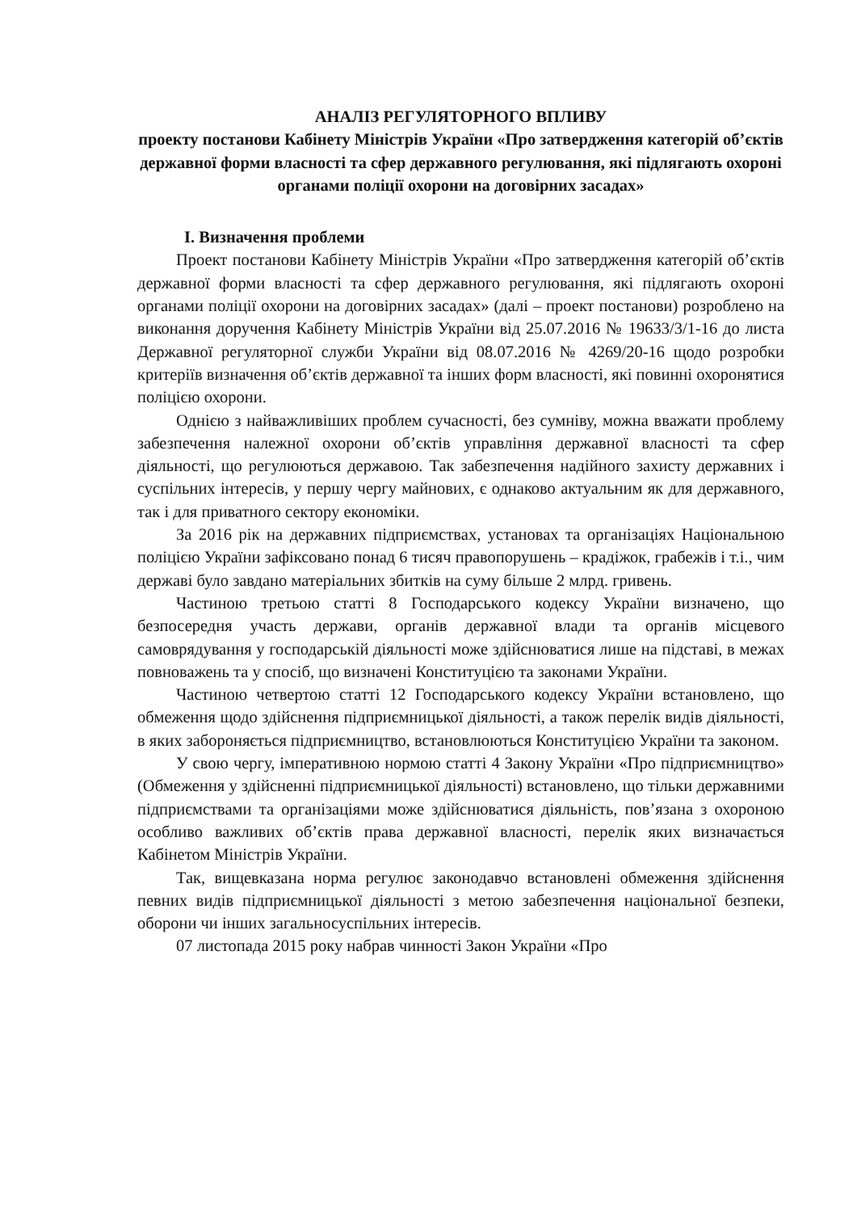АНАЛІЗ РЕГУЛЯТОРНОГО ВПЛИВУ
проекту постанови Кабінету Міністрів України «Про затвердження категорій об’єктів державної форми власності та сфер державного регулювання, які підлягають охороні органами поліції охорони на договірних засадах»
І. Визначення проблеми
Проект постанови Кабінету Міністрів України «Про затвердження категорій об’єктів державної форми власності та сфер державного регулювання, які підлягають охороні органами поліції охорони на договірних засадах» (далі – проект постанови) розроблено на виконання доручення Кабінету Міністрів України від 25.07.2016 № 19633/3/1-16 до листа Державної регуляторної служби України від 08.07.2016 № 4269/20-16 щодо розробки критеріїв визначення об’єктів державної та інших форм власності, які повинні охоронятися поліцією охорони.
Однією з найважливіших проблем сучасності, без сумніву, можна вважати проблему забезпечення належної охорони об’єктів управління державної власності та сфер діяльності, що регулюються державою. Так забезпечення надійного захисту державних і суспільних інтересів, у першу чергу майнових, є однаково актуальним як для державного, так і для приватного сектору економіки.
За 2016 рік на державних підприємствах, установах та організаціях Національною поліцією України зафіксовано понад 6 тисяч правопорушень – крадіжок, грабежів і т.і., чим державі було завдано матеріальних збитків на суму більше 2 млрд. гривень.
Частиною третьою статті 8 Господарського кодексу України визначено, що безпосередня участь держави, органів державної влади та органів місцевого самоврядування у господарській діяльності може здійснюватися лише на підставі, в межах повноважень та у спосіб, що визначені Конституцією та законами України.
Частиною четвертою статті 12 Господарського кодексу України встановлено, що обмеження щодо здійснення підприємницької діяльності, а також перелік видів діяльності, в яких забороняється підприємництво, встановлюються Конституцією України та законом.
У свою чергу, імперативною нормою статті 4 Закону України «Про підприємництво» (Обмеження у здійсненні підприємницької діяльності) встановлено, що тільки державними підприємствами та організаціями може здійснюватися діяльність, пов’язана з охороною особливо важливих об’єктів права державної власності, перелік яких визначається Кабінетом Міністрів України.
Так, вищевказана норма регулює законодавчо встановлені обмеження здійснення певних видів підприємницької діяльності з метою забезпечення національної безпеки, оборони чи інших загальносуспільних інтересів.
07 листопада 2015 року набрав чинності Закон України «Про